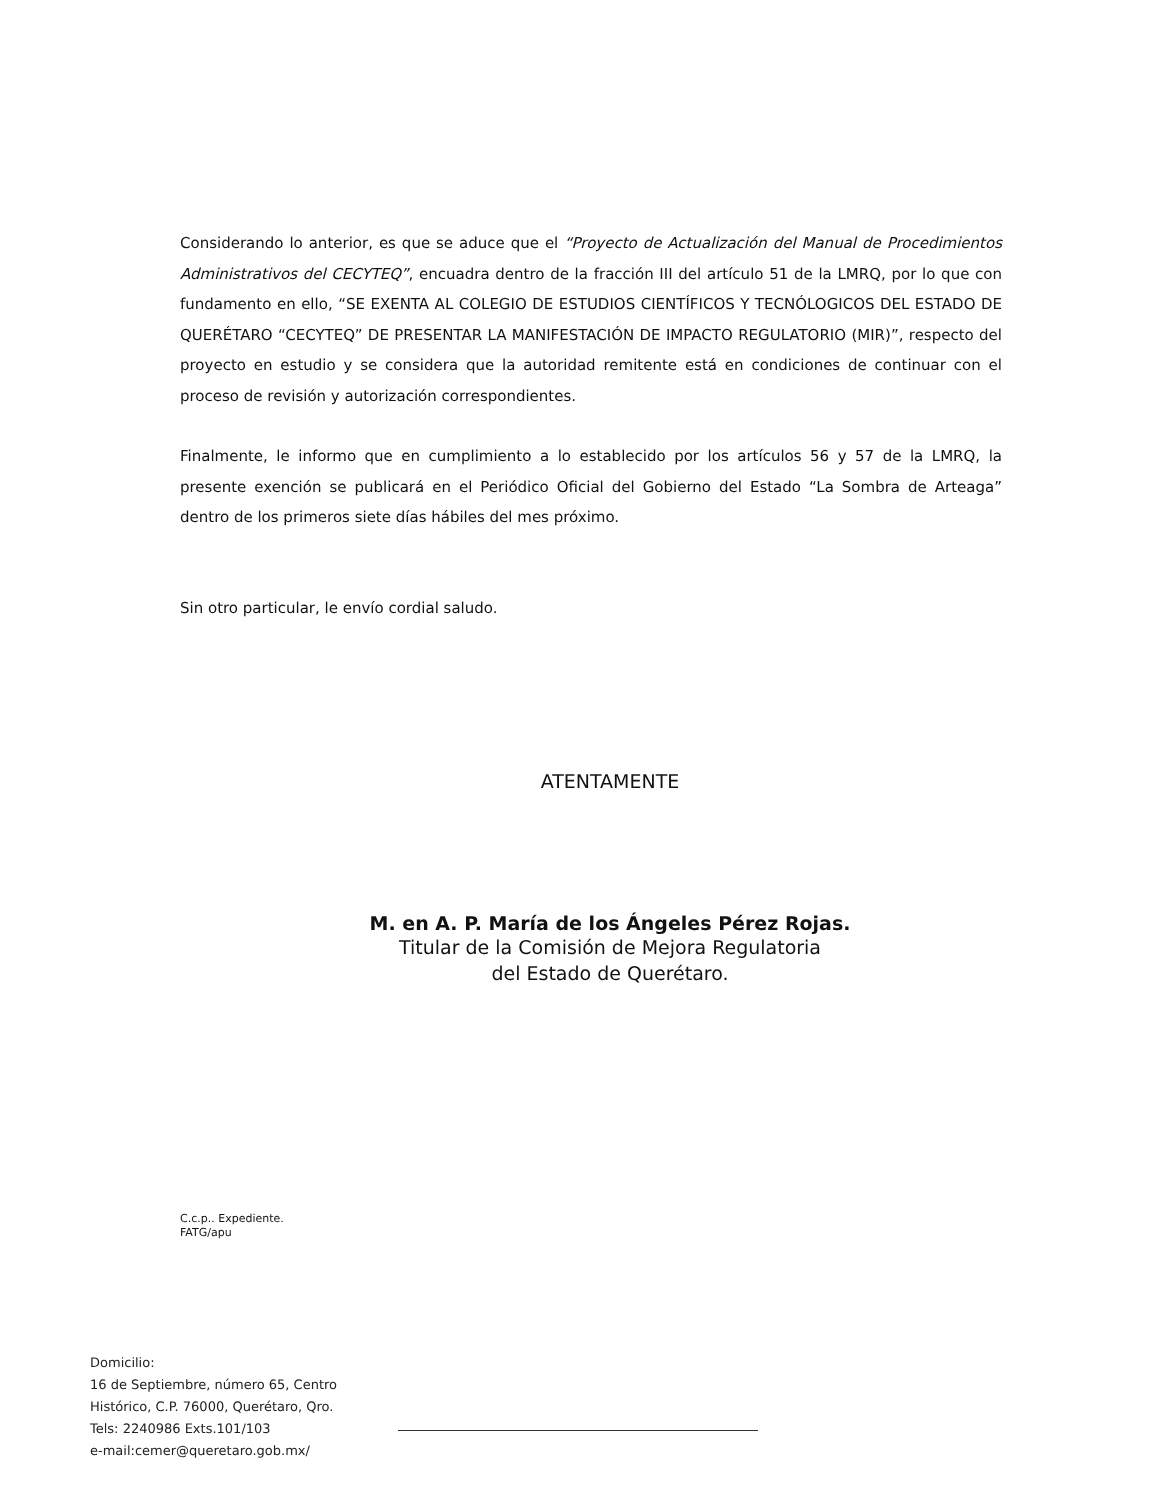Considerando lo anterior, es que se aduce que el “Proyecto de Actualización del Manual de Procedimientos Administrativos del CECYTEQ”, encuadra dentro de la fracción III del artículo 51 de la LMRQ, por lo que con fundamento en ello, “SE EXENTA AL COLEGIO DE ESTUDIOS CIENTÍFICOS Y TECNÓLOGICOS DEL ESTADO DE QUERÉTARO “CECYTEQ” DE PRESENTAR LA MANIFESTACIÓN DE IMPACTO REGULATORIO (MIR)”, respecto del proyecto en estudio y se considera que la autoridad remitente está en condiciones de continuar con el proceso de revisión y autorización correspondientes.
Finalmente, le informo que en cumplimiento a lo establecido por los artículos 56 y 57 de la LMRQ, la presente exención se publicará en el Periódico Oficial del Gobierno del Estado “La Sombra de Arteaga” dentro de los primeros siete días hábiles del mes próximo.
Sin otro particular, le envío cordial saludo.
ATENTAMENTE
M. en A. P. María de los Ángeles Pérez Rojas.
Titular de la Comisión de Mejora Regulatoria
del Estado de Querétaro.
C.c.p.. Expediente.
FATG/apu
Domicilio:
16 de Septiembre, número 65, Centro
Histórico, C.P. 76000, Querétaro, Qro.
Tels: 2240986 Exts.101/103
e-mail:cemer@queretaro.gob.mx/